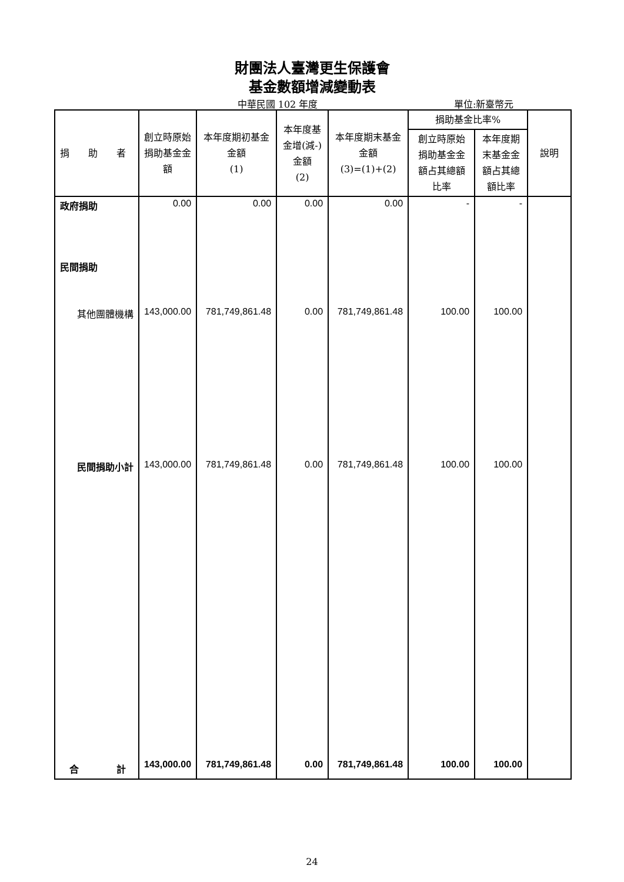財團法人臺灣更生保護會
基金數額增減變動表
中華民國 102 年度 單位:新臺幣元
| 捐 助 者 | 創立時原始捐助基金金額 | 本年度期初基金金額 (1) | 本年度基金增(減-)金額 (2) | 本年度期末基金金額 (3)=(1)+(2) | 捐助基金比率% | | 說明 |
| --- | --- | --- | --- | --- | --- | --- | --- |
| | | | | | 創立時原始捐助基金金額占其總額比率 | 本年度期末基金金額占其總額比率 | |
| 政府捐助 | 0.00 | 0.00 | 0.00 | 0.00 | - | - | |
| 民間捐助 | | | | | | | |
| 其他團體機構 | 143,000.00 | 781,749,861.48 | 0.00 | 781,749,861.48 | 100.00 | 100.00 | |
| 民間捐助小計 | 143,000.00 | 781,749,861.48 | 0.00 | 781,749,861.48 | 100.00 | 100.00 | |
| 合 計 | 143,000.00 | 781,749,861.48 | 0.00 | 781,749,861.48 | 100.00 | 100.00 | |
24